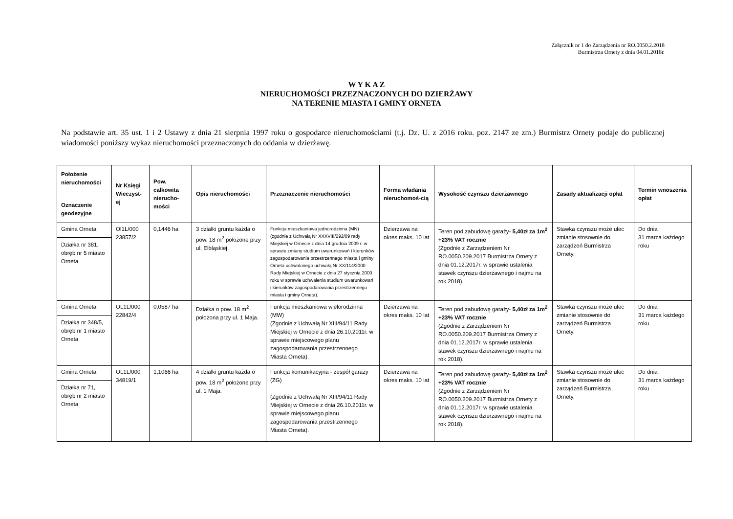Załącznik nr 1 do Zarządzenia nr RO.0050.2.2018
Burmistrza Ornety z dnia 04.01.2018r.
W Y K A Z
NIERUCHOMOŚCI PRZEZNACZONYCH DO DZIERŻAWY
NA TERENIE MIASTA I GMINY ORNETA
Na podstawie art. 35 ust. 1 i 2 Ustawy z dnia 21 sierpnia 1997 roku o gospodarce nieruchomościami (t.j. Dz. U. z 2016 roku. poz. 2147 ze zm.) Burmistrz Ornety podaje do publicznej wiadomości poniższy wykaz nieruchomości przeznaczonych do oddania w dzierżawę.
| Położenie nieruchomości Oznaczenie geodezyjne | Nr Księgi Wieczyst-ej | Pow. całkowita nierucho-mości | Opis nieruchomości | Przeznaczenie nieruchomości | Forma władania nieruchomoś-cią | Wysokość czynszu dzierżawnego | Zasady aktualizacji opłat | Termin wnoszenia opłat |
| --- | --- | --- | --- | --- | --- | --- | --- | --- |
| Gmina Orneta Działka nr 381, obręb nr 5 miasto Orneta | Ol1L/000 23857/2 | 0,1446 ha | 3 działki gruntu każda o pow. 18 m<sup>2</sup> położone przy ul. Elbląskiej. | Funkcja mieszkaniowa jednorodzinna (MN) (zgodnie z Uchwałą Nr XXXVIII/292/09 rady Miejskiej w Ornecie z dnia 14 grudnia 2009 r. w sprawie zmiany studium uwarunkowań i kierunków zagospodarowania przestrzennego miasta i gminy Orneta uchwalonego uchwałą Nr XX/114/2000 Rady Miejskiej w Ornecie z dnia 27 stycznia 2000 roku w sprawie uchwalenia studium uwarunkowań i kierunków zagospodarowania przestrzennego miasta i gminy Orneta). | Dzierżawa na okres maks. 10 lat | Teren pod zabudowę garaży- 5,40zł za 1m<sup>2</sup> +23% VAT rocznie (Zgodnie z Zarządzeniem Nr RO.0050.209.2017 Burmistrza Ornety z dnia 01.12.2017r. w sprawie ustalenia stawek czynszu dzierżawnego i najmu na rok 2018). | Stawka czynszu może ulec zmianie stosownie do zarządzeń Burmistrza Ornety. | Do dnia 31 marca każdego roku |
| Gmina Orneta Działka nr 348/5, obręb nr 1 miasto Orneta | OL1L/000 22842/4 | 0,0587 ha | Działka o pow. 18 m<sup>2</sup> położona przy ul. 1 Maja. | Funkcja mieszkaniowa wielorodzinna (MW) (Zgodnie z Uchwałą Nr XIII/94/11 Rady Miejskiej w Ornecie z dnia 26.10.2011r. w sprawie miejscowego planu zagospodarowania przestrzennego Miasta Orneta). | Dzierżawa na okres maks. 10 lat | Teren pod zabudowę garaży- 5,40zł za 1m<sup>2</sup> +23% VAT rocznie (Zgodnie z Zarządzeniem Nr RO.0050.209.2017 Burmistrza Ornety z dnia 01.12.2017r. w sprawie ustalenia stawek czynszu dzierżawnego i najmu na rok 2018). | Stawka czynszu może ulec zmianie stosownie do zarządzeń Burmistrza Ornety. | Do dnia 31 marca każdego roku |
| Gmina Orneta Działka nr 71, obręb nr 2 miasto Orneta | OL1L/000 34819/1 | 1,1066 ha | 4 działki gruntu każda o pow. 18 m<sup>2</sup> położone przy ul. 1 Maja. | Funkcja komunikacyjna - zespół garaży (ZG) (Zgodnie z Uchwałą Nr XIII/94/11 Rady Miejskiej w Ornecie z dnia 26.10.2011r. w sprawie miejscowego planu zagospodarowania przestrzennego Miasta Orneta). | Dzierżawa na okres maks. 10 lat | Teren pod zabudowę garaży- 5,40zł za 1m<sup>2</sup> +23% VAT rocznie (Zgodnie z Zarządzeniem Nr RO.0050.209.2017 Burmistrza Ornety z dnia 01.12.2017r. w sprawie ustalenia stawek czynszu dzierżawnego i najmu na rok 2018). | Stawka czynszu może ulec zmianie stosownie do zarządzeń Burmistrza Ornety. | Do dnia 31 marca każdego roku |